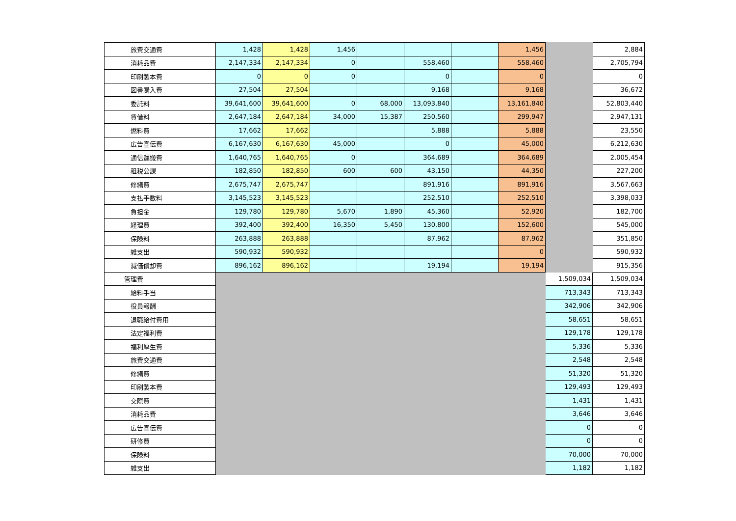| 旅費交通費 | 1,428 | 1,428 | 1,456 | | | | 1,456 | | 2,884 |
| 消耗品費 | 2,147,334 | 2,147,334 | 0 | | 558,460 | | 558,460 | | 2,705,794 |
| 印刷製本費 | 0 | 0 | 0 | | 0 | | 0 | | 0 |
| 図書購入費 | 27,504 | 27,504 | | | 9,168 | | 9,168 | | 36,672 |
| 委託料 | 39,641,600 | 39,641,600 | 0 | 68,000 | 13,093,840 | | 13,161,840 | | 52,803,440 |
| 賃借料 | 2,647,184 | 2,647,184 | 34,000 | 15,387 | 250,560 | | 299,947 | | 2,947,131 |
| 燃料費 | 17,662 | 17,662 | | | 5,888 | | 5,888 | | 23,550 |
| 広告宣伝費 | 6,167,630 | 6,167,630 | 45,000 | | 0 | | 45,000 | | 6,212,630 |
| 通信運搬費 | 1,640,765 | 1,640,765 | 0 | | 364,689 | | 364,689 | | 2,005,454 |
| 租税公課 | 182,850 | 182,850 | 600 | 600 | 43,150 | | 44,350 | | 227,200 |
| 修繕費 | 2,675,747 | 2,675,747 | | | 891,916 | | 891,916 | | 3,567,663 |
| 支払手数料 | 3,145,523 | 3,145,523 | | | 252,510 | | 252,510 | | 3,398,033 |
| 負担金 | 129,780 | 129,780 | 5,670 | 1,890 | 45,360 | | 52,920 | | 182,700 |
| 経理費 | 392,400 | 392,400 | 16,350 | 5,450 | 130,800 | | 152,600 | | 545,000 |
| 保険料 | 263,888 | 263,888 | | | 87,962 | | 87,962 | | 351,850 |
| 雑支出 | 590,932 | 590,932 | | | | | 0 | | 590,932 |
| 減価償却費 | 896,162 | 896,162 | | | 19,194 | | 19,194 | | 915,356 |
| 管理費 | | | | | | | | 1,509,034 | 1,509,034 |
| 給料手当 | | | | | | | | 713,343 | 713,343 |
| 役員報酬 | | | | | | | | 342,906 | 342,906 |
| 退職給付費用 | | | | | | | | 58,651 | 58,651 |
| 法定福利費 | | | | | | | | 129,178 | 129,178 |
| 福利厚生費 | | | | | | | | 5,336 | 5,336 |
| 旅費交通費 | | | | | | | | 2,548 | 2,548 |
| 修繕費 | | | | | | | | 51,320 | 51,320 |
| 印刷製本費 | | | | | | | | 129,493 | 129,493 |
| 交際費 | | | | | | | | 1,431 | 1,431 |
| 消耗品費 | | | | | | | | 3,646 | 3,646 |
| 広告宣伝費 | | | | | | | | 0 | 0 |
| 研修費 | | | | | | | | 0 | 0 |
| 保険料 | | | | | | | | 70,000 | 70,000 |
| 雑支出 | | | | | | | | 1,182 | 1,182 |